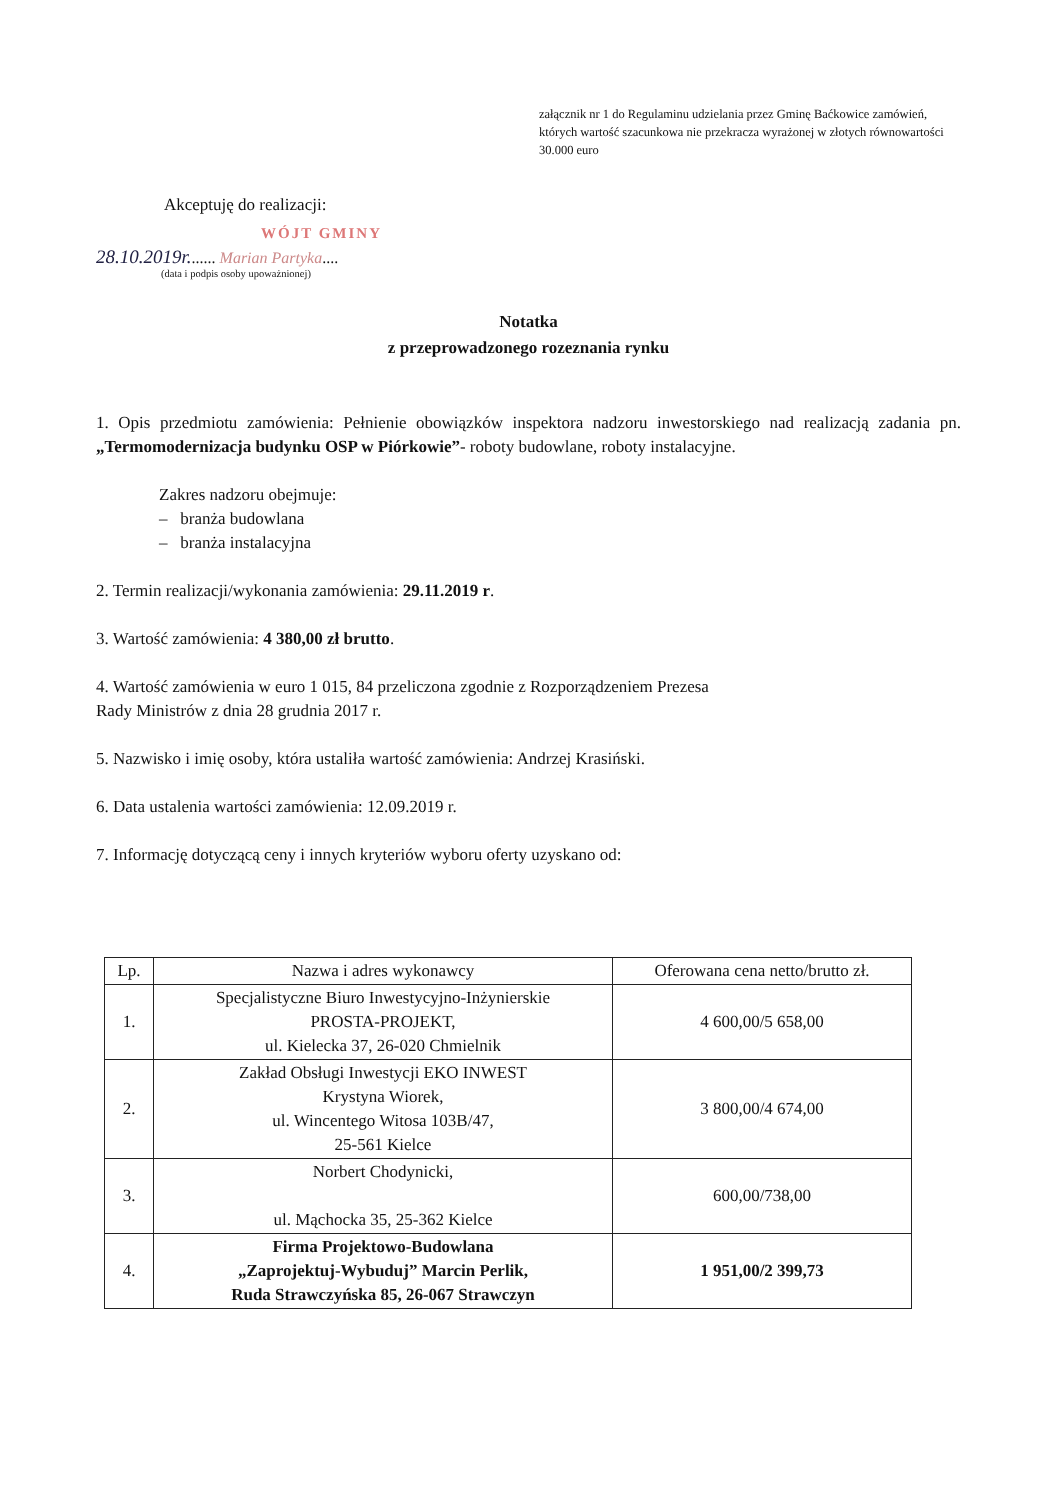załącznik nr 1 do Regulaminu udzielania przez Gminę Baćkowice zamówień, których wartość szacunkowa nie przekracza wyrażonej w złotych równowartości 30.000 euro
Akceptuję do realizacji:
WÓJT GMINY
28.10.2019r....... Marian Partyka....
(data i podpis osoby upoważnionej)
Notatka
z przeprowadzonego rozeznania rynku
1. Opis przedmiotu zamówienia: Pełnienie obowiązków inspektora nadzoru inwestorskiego nad realizacją zadania pn.„Termomodernizacja budynku OSP w Piórkowie”- roboty budowlane, roboty instalacyjne.
Zakres nadzoru obejmuje:
– branża budowlana
– branża instalacyjna
2. Termin realizacji/wykonania zamówienia: 29.11.2019 r.
3. Wartość zamówienia: 4 380,00 zł brutto.
4. Wartość zamówienia w euro 1 015, 84 przeliczona zgodnie z Rozporządzeniem Prezesa
Rady Ministrów z dnia 28 grudnia 2017 r.
5. Nazwisko i imię osoby, która ustaliła wartość zamówienia: Andrzej Krasiński.
6. Data ustalenia wartości zamówienia: 12.09.2019 r.
7. Informację dotyczącą ceny i innych kryteriów wyboru oferty uzyskano od:
| Lp. | Nazwa i adres wykonawcy | Oferowana cena netto/brutto zł. |
| --- | --- | --- |
| 1. | Specjalistyczne Biuro Inwestycyjno-Inżynierskie PROSTA-PROJEKT, ul. Kielecka 37, 26-020 Chmielnik | 4 600,00/5 658,00 |
| 2. | Zakład Obsługi Inwestycji EKO INWEST Krystyna Wiorek, ul. Wincentego Witosa 103B/47, 25-561 Kielce | 3 800,00/4 674,00 |
| 3. | Norbert Chodynicki, ul. Mąchocka 35, 25-362 Kielce | 600,00/738,00 |
| 4. | Firma Projektowo-Budowlana „Zaprojektuj-Wybuduj” Marcin Perlik, Ruda Strawczyńska 85, 26-067 Strawczyn | 1 951,00/2 399,73 |